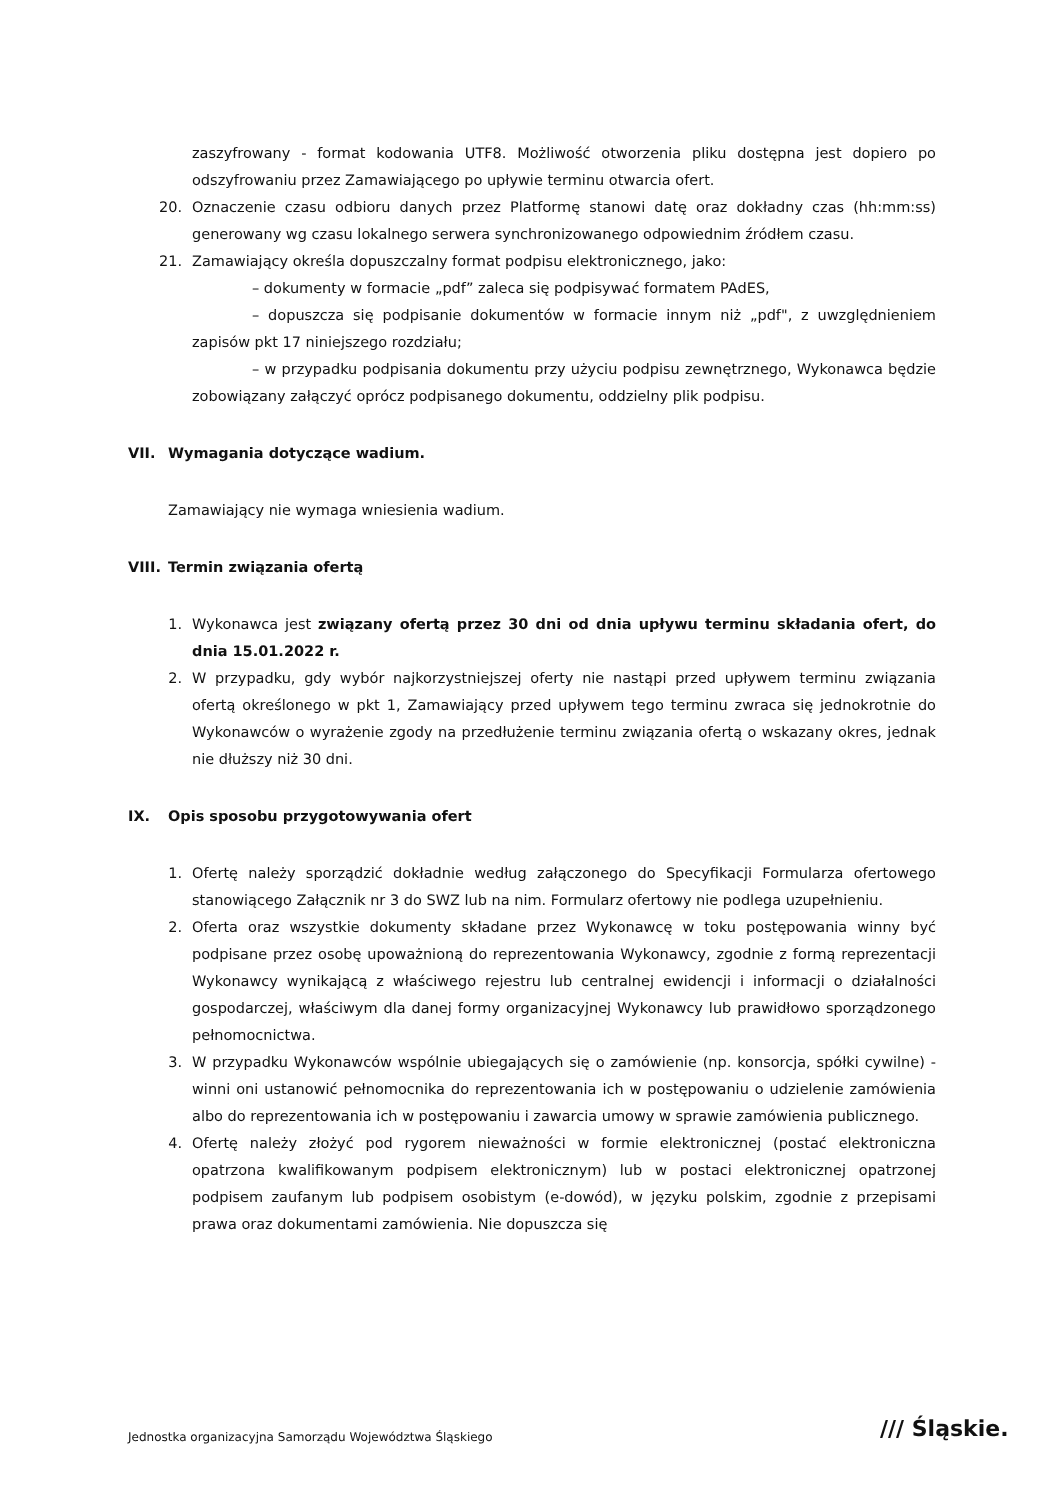zaszyfrowany - format kodowania UTF8. Możliwość otworzenia pliku dostępna jest dopiero po odszyfrowaniu przez Zamawiającego po upływie terminu otwarcia ofert.
20. Oznaczenie czasu odbioru danych przez Platformę stanowi datę oraz dokładny czas (hh:mm:ss) generowany wg czasu lokalnego serwera synchronizowanego odpowiednim źródłem czasu.
21. Zamawiający określa dopuszczalny format podpisu elektronicznego, jako:
– dokumenty w formacie „pdf” zaleca się podpisywać formatem PAdES,
– dopuszcza się podpisanie dokumentów w formacie innym niż „pdf", z uwzględnieniem zapisów pkt 17 niniejszego rozdziału;
– w przypadku podpisania dokumentu przy użyciu podpisu zewnętrznego, Wykonawca będzie zobowiązany załączyć oprócz podpisanego dokumentu, oddzielny plik podpisu.
VII. Wymagania dotyczące wadium.
Zamawiający nie wymaga wniesienia wadium.
VIII. Termin związania ofertą
1. Wykonawca jest związany ofertą przez 30 dni od dnia upływu terminu składania ofert, do dnia 15.01.2022 r.
2. W przypadku, gdy wybór najkorzystniejszej oferty nie nastąpi przed upływem terminu związania ofertą określonego w pkt 1, Zamawiający przed upływem tego terminu zwraca się jednokrotnie do Wykonawców o wyrażenie zgody na przedłużenie terminu związania ofertą o wskazany okres, jednak nie dłuższy niż 30 dni.
IX. Opis sposobu przygotowywania ofert
1. Ofertę należy sporządzić dokładnie według załączonego do Specyfikacji Formularza ofertowego stanowiącego Załącznik nr 3 do SWZ lub na nim. Formularz ofertowy nie podlega uzupełnieniu.
2. Oferta oraz wszystkie dokumenty składane przez Wykonawcę w toku postępowania winny być podpisane przez osobę upoważnioną do reprezentowania Wykonawcy, zgodnie z formą reprezentacji Wykonawcy wynikającą z właściwego rejestru lub centralnej ewidencji i informacji o działalności gospodarczej, właściwym dla danej formy organizacyjnej Wykonawcy lub prawidłowo sporządzonego pełnomocnictwa.
3. W przypadku Wykonawców wspólnie ubiegających się o zamówienie (np. konsorcja, spółki cywilne) - winni oni ustanowić pełnomocnika do reprezentowania ich w postępowaniu o udzielenie zamówienia albo do reprezentowania ich w postępowaniu i zawarcia umowy w sprawie zamówienia publicznego.
4. Ofertę należy złożyć pod rygorem nieważności w formie elektronicznej (postać elektroniczna opatrzona kwalifikowanym podpisem elektronicznym) lub w postaci elektronicznej opatrzonej podpisem zaufanym lub podpisem osobistym (e-dowód), w języku polskim, zgodnie z przepisami prawa oraz dokumentami zamówienia. Nie dopuszcza się
Jednostka organizacyjna Samorządu Województwa Śląskiego
/// Śląskie.